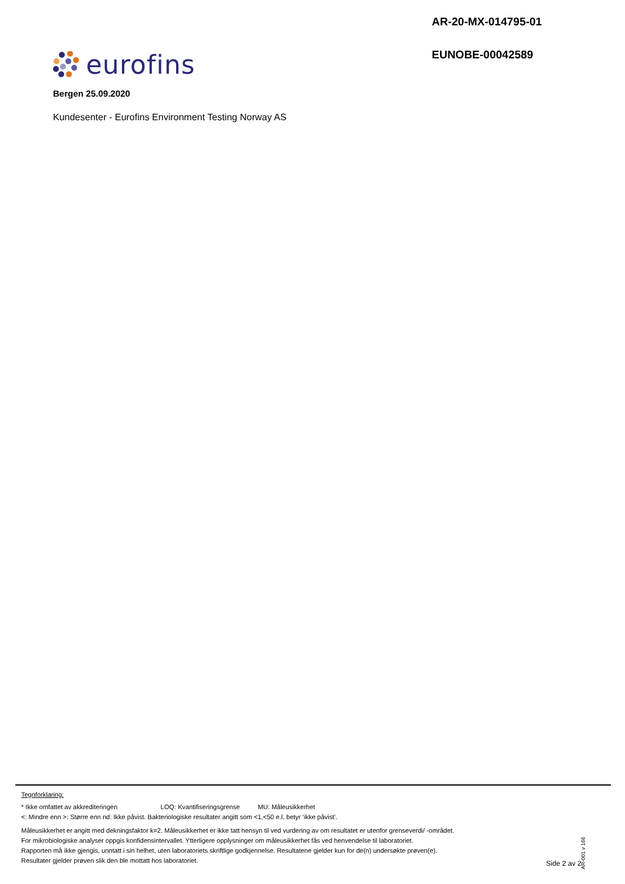AR-20-MX-014795-01
EUNOBE-00042589
eurofins
Bergen 25.09.2020
Kundesenter - Eurofins Environment Testing Norway AS
Tegnforklaring:
* Ikke omfattet av akkrediteringen LOQ: Kvantifiseringsgrense MU: Måleusikkerhet
<: Mindre enn >: Større enn nd: Ikke påvist. Bakteriologiske resultater angitt som <1,<50 e.l. betyr ‘ikke påvist’.
Måleusikkerhet er angitt med dekningsfaktor k=2. Måleusikkerhet er ikke tatt hensyn til ved vurdering av om resultatet er utenfor grenseverdi/ -området.
For mikrobiologiske analyser oppgis konfidensintervallet. Ytterligere opplysninger om måleusikkerhet fås ved henvendelse til laboratoriet.
Rapporten må ikke gjengis, unntatt i sin helhet, uten laboratoriets skriftlige godkjennelse. Resultatene gjelder kun for de(n) undersøkte prøven(e).
Resultater gjelder prøven slik den ble mottatt hos laboratoriet.
AR-001 v 166
Side 2 av 2